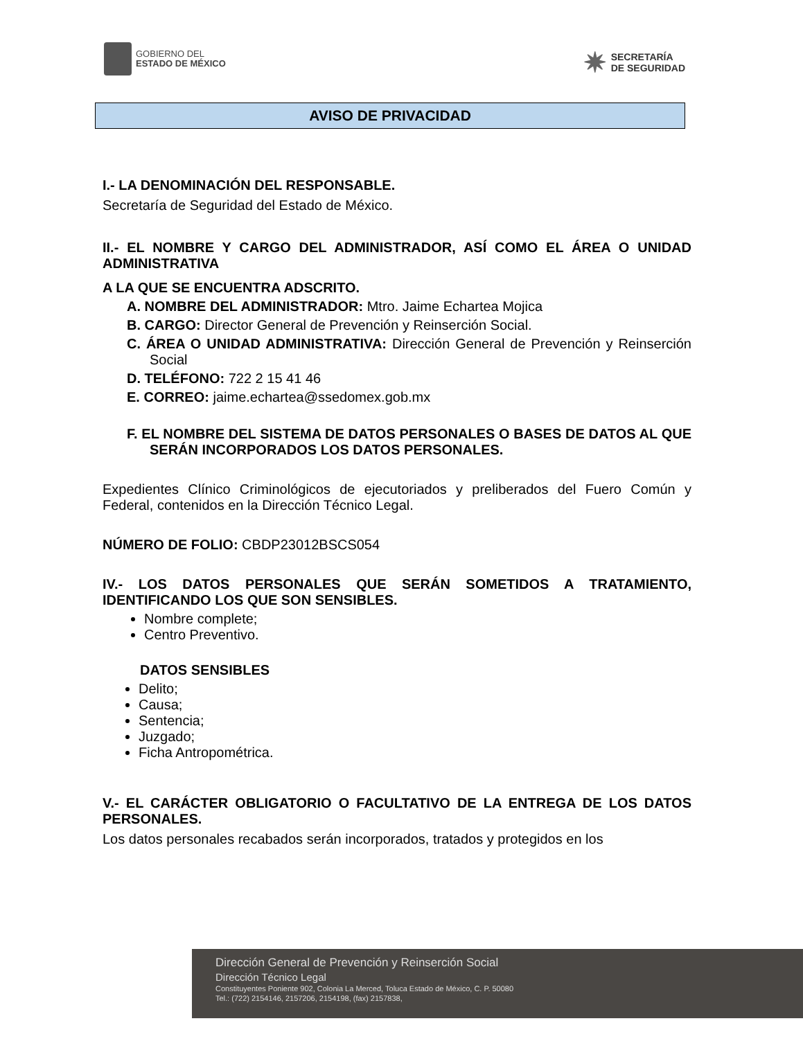GOBIERNO DEL
ESTADO DE MÉXICO
✷
SECRETARÍA
DE SEGURIDAD
AVISO DE PRIVACIDAD
I.- LA DENOMINACIÓN DEL RESPONSABLE.
Secretaría de Seguridad del Estado de México.
II.- EL NOMBRE Y CARGO DEL ADMINISTRADOR, ASÍ COMO EL ÁREA O UNIDAD ADMINISTRATIVA
A LA QUE SE ENCUENTRA ADSCRITO.
A. NOMBRE DEL ADMINISTRADOR: Mtro. Jaime Echartea Mojica
B. CARGO: Director General de Prevención y Reinserción Social.
C. ÁREA O UNIDAD ADMINISTRATIVA: Dirección General de Prevención y Reinserción Social
D. TELÉFONO: 722 2 15 41 46
E. CORREO: jaime.echartea@ssedomex.gob.mx
F. EL NOMBRE DEL SISTEMA DE DATOS PERSONALES O BASES DE DATOS AL QUE SERÁN INCORPORADOS LOS DATOS PERSONALES.
Expedientes Clínico Criminológicos de ejecutoriados y preliberados del Fuero Común y Federal, contenidos en la Dirección Técnico Legal.
NÚMERO DE FOLIO: CBDP23012BSCS054
IV.- LOS DATOS PERSONALES QUE SERÁN SOMETIDOS A TRATAMIENTO, IDENTIFICANDO LOS QUE SON SENSIBLES.
Nombre complete;
Centro Preventivo.
DATOS SENSIBLES
Delito;
Causa;
Sentencia;
Juzgado;
Ficha Antropométrica.
V.- EL CARÁCTER OBLIGATORIO O FACULTATIVO DE LA ENTREGA DE LOS DATOS PERSONALES.
Los datos personales recabados serán incorporados, tratados y protegidos en los
Dirección General de Prevención y Reinserción Social
Dirección Técnico Legal
Constituyentes Poniente 902, Colonia La Merced, Toluca Estado de México, C. P. 50080
Tel.: (722) 2154146, 2157206, 2154198, (fax) 2157838,